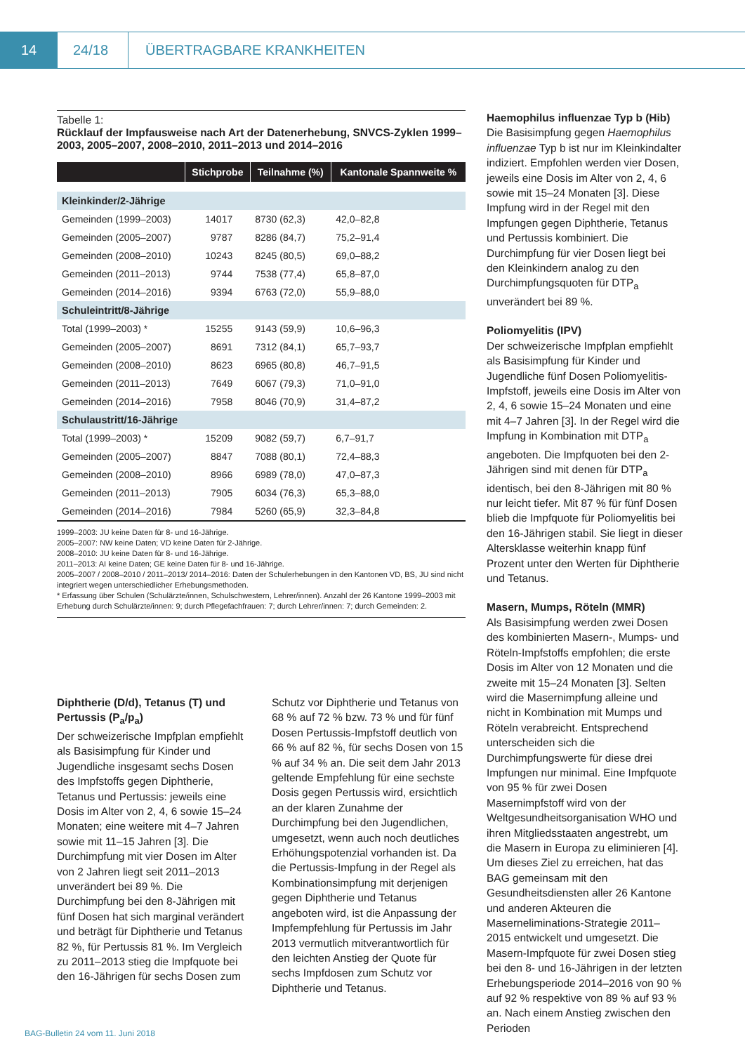14 24/18
ÜBERTRAGBARE KRANKHEITEN
Tabelle 1:
Rücklauf der Impfausweise nach Art der Datenerhebung, SNVCS-Zyklen 1999–2003, 2005–2007, 2008–2010, 2011–2013 und 2014–2016
| | Stichprobe | Teilnahme (%) | Kantonale Spannweite % |
| --- | --- | --- | --- |
| Kleinkinder/2-Jährige | | | |
| Gemeinden (1999–2003) | 14017 | 8730 (62,3) | 42,0–82,8 |
| Gemeinden (2005–2007) | 9787 | 8286 (84,7) | 75,2–91,4 |
| Gemeinden (2008–2010) | 10243 | 8245 (80,5) | 69,0–88,2 |
| Gemeinden (2011–2013) | 9744 | 7538 (77,4) | 65,8–87,0 |
| Gemeinden (2014–2016) | 9394 | 6763 (72,0) | 55,9–88,0 |
| Schuleintritt/8-Jährige | | | |
| Total (1999–2003) * | 15255 | 9143 (59,9) | 10,6–96,3 |
| Gemeinden (2005–2007) | 8691 | 7312 (84,1) | 65,7–93,7 |
| Gemeinden (2008–2010) | 8623 | 6965 (80,8) | 46,7–91,5 |
| Gemeinden (2011–2013) | 7649 | 6067 (79,3) | 71,0–91,0 |
| Gemeinden (2014–2016) | 7958 | 8046 (70,9) | 31,4–87,2 |
| Schulaustritt/16-Jährige | | | |
| Total (1999–2003) * | 15209 | 9082 (59,7) | 6,7–91,7 |
| Gemeinden (2005–2007) | 8847 | 7088 (80,1) | 72,4–88,3 |
| Gemeinden (2008–2010) | 8966 | 6989 (78,0) | 47,0–87,3 |
| Gemeinden (2011–2013) | 7905 | 6034 (76,3) | 65,3–88,0 |
| Gemeinden (2014–2016) | 7984 | 5260 (65,9) | 32,3–84,8 |
1999–2003: JU keine Daten für 8- und 16-Jährige.
2005–2007: NW keine Daten; VD keine Daten für 2-Jährige.
2008–2010: JU keine Daten für 8- und 16-Jährige.
2011–2013: AI keine Daten; GE keine Daten für 8- und 16-Jährige.
2005–2007 / 2008–2010 / 2011–2013/ 2014–2016: Daten der Schulerhebungen in den Kantonen VD, BS, JU sind nicht integriert wegen unterschiedlicher Erhebungsmethoden.
* Erfassung über Schulen (Schulärzte/innen, Schulschwestern, Lehrer/innen). Anzahl der 26 Kantone 1999–2003 mit Erhebung durch Schulärzte/innen: 9; durch Pflegefachfrauen: 7; durch Lehrer/innen: 7; durch Gemeinden: 2.
Diphtherie (D/d), Tetanus (T) und Pertussis (P<sub>a</sub>/p<sub>a</sub>)
Der schweizerische Impfplan empfiehlt als Basisimpfung für Kinder und Jugendliche insgesamt sechs Dosen des Impfstoffs gegen Diphtherie, Tetanus und Pertussis: jeweils eine Dosis im Alter von 2, 4, 6 sowie 15–24 Monaten; eine weitere mit 4–7 Jahren sowie mit 11–15 Jahren [3]. Die Durchimpfung mit vier Dosen im Alter von 2 Jahren liegt seit 2011–2013 unverändert bei 89 %. Die Durchimpfung bei den 8-Jährigen mit fünf Dosen hat sich marginal verändert und beträgt für Diphtherie und Tetanus 82 %, für Pertussis 81 %. Im Vergleich zu 2011–2013 stieg die Impfquote bei den 16-Jährigen für sechs Dosen zum Schutz vor Diphtherie und Tetanus von 68 % auf 72 % bzw. 73 % und für fünf Dosen Pertussis-Impfstoff deutlich von 66 % auf 82 %, für sechs Dosen von 15 % auf 34 % an. Die seit dem Jahr 2013 geltende Empfehlung für eine sechste Dosis gegen Pertussis wird, ersichtlich an der klaren Zunahme der Durchimpfung bei den Jugendlichen, umgesetzt, wenn auch noch deutliches Erhöhungspotenzial vorhanden ist. Da die Pertussis-Impfung in der Regel als Kombinationsimpfung mit derjenigen gegen Diphtherie und Tetanus angeboten wird, ist die Anpassung der Impfempfehlung für Pertussis im Jahr 2013 vermutlich mitverantwortlich für den leichten Anstieg der Quote für sechs Impfdosen zum Schutz vor Diphtherie und Tetanus.
Haemophilus influenzae Typ b (Hib)
Die Basisimpfung gegen Haemophilus influenzae Typ b ist nur im Kleinkindalter indiziert. Empfohlen werden vier Dosen, jeweils eine Dosis im Alter von 2, 4, 6 sowie mit 15–24 Monaten [3]. Diese Impfung wird in der Regel mit den Impfungen gegen Diphtherie, Tetanus und Pertussis kombiniert. Die Durchimpfung für vier Dosen liegt bei den Kleinkindern analog zu den Durchimpfungsquoten für DTP<sub>a</sub> unverändert bei 89 %.
Poliomyelitis (IPV)
Der schweizerische Impfplan empfiehlt als Basisimpfung für Kinder und Jugendliche fünf Dosen Poliomyelitis-Impfstoff, jeweils eine Dosis im Alter von 2, 4, 6 sowie 15–24 Monaten und eine mit 4–7 Jahren [3]. In der Regel wird die Impfung in Kombination mit DTP<sub>a</sub> angeboten. Die Impfquoten bei den 2-Jährigen sind mit denen für DTP<sub>a</sub> identisch, bei den 8-Jährigen mit 80 % nur leicht tiefer. Mit 87 % für fünf Dosen blieb die Impfquote für Poliomyelitis bei den 16-Jährigen stabil. Sie liegt in dieser Altersklasse weiterhin knapp fünf Prozent unter den Werten für Diphtherie und Tetanus.
Masern, Mumps, Röteln (MMR)
Als Basisimpfung werden zwei Dosen des kombinierten Masern-, Mumps- und Röteln-Impfstoffs empfohlen; die erste Dosis im Alter von 12 Monaten und die zweite mit 15–24 Monaten [3]. Selten wird die Masernimpfung alleine und nicht in Kombination mit Mumps und Röteln verabreicht. Entsprechend unterscheiden sich die Durchimpfungswerte für diese drei Impfungen nur minimal. Eine Impfquote von 95 % für zwei Dosen Masernimpfstoff wird von der Weltgesundheitsorganisation WHO und ihren Mitgliedsstaaten angestrebt, um die Masern in Europa zu eliminieren [4]. Um dieses Ziel zu erreichen, hat das BAG gemeinsam mit den Gesundheitsdiensten aller 26 Kantone und anderen Akteuren die Masernelimina­tions-Strategie 2011–2015 entwickelt und umgesetzt. Die Masern-Impfquote für zwei Dosen stieg bei den 8- und 16-Jährigen in der letzten Erhebungsperiode 2014–2016 von 90 % auf 92 % respektive von 89 % auf 93 % an. Nach einem Anstieg zwischen den Perioden
BAG-Bulletin 24 vom 11. Juni 2018